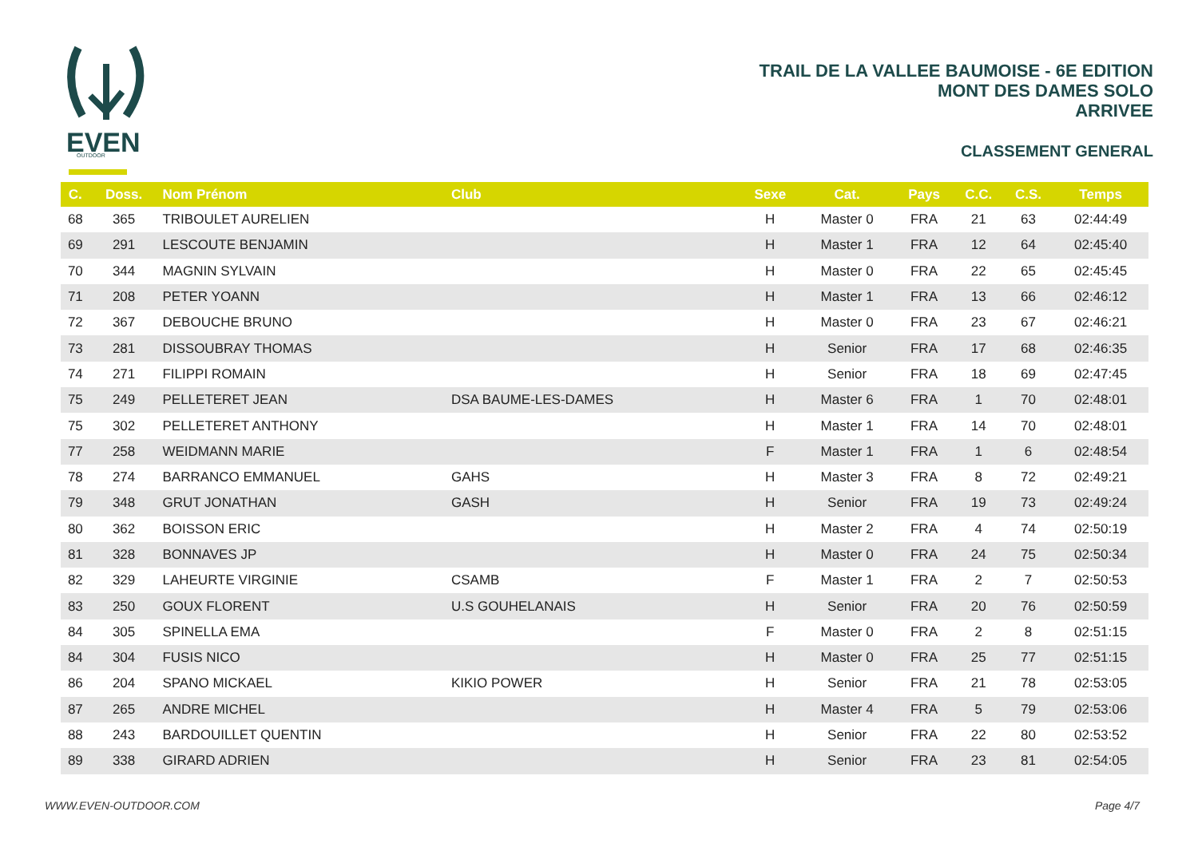EVEN
OUTDOOR
TRAIL DE LA VALLEE BAUMOISE - 6E EDITION
MONT DES DAMES SOLO
ARRIVEE
CLASSEMENT GENERAL
| C. | Doss. | Nom Prénom | Club | Sexe | Cat. | Pays | C.C. | C.S. | Temps |
| --- | --- | --- | --- | --- | --- | --- | --- | --- | --- |
| 68 | 365 | TRIBOULET AURELIEN | | H | Master 0 | FRA | 21 | 63 | 02:44:49 |
| 69 | 291 | LESCOUTE BENJAMIN | | H | Master 1 | FRA | 12 | 64 | 02:45:40 |
| 70 | 344 | MAGNIN SYLVAIN | | H | Master 0 | FRA | 22 | 65 | 02:45:45 |
| 71 | 208 | PETER YOANN | | H | Master 1 | FRA | 13 | 66 | 02:46:12 |
| 72 | 367 | DEBOUCHE BRUNO | | H | Master 0 | FRA | 23 | 67 | 02:46:21 |
| 73 | 281 | DISSOUBRAY THOMAS | | H | Senior | FRA | 17 | 68 | 02:46:35 |
| 74 | 271 | FILIPPI ROMAIN | | H | Senior | FRA | 18 | 69 | 02:47:45 |
| 75 | 249 | PELLETERET JEAN | DSA BAUME-LES-DAMES | H | Master 6 | FRA | 1 | 70 | 02:48:01 |
| 75 | 302 | PELLETERET ANTHONY | | H | Master 1 | FRA | 14 | 70 | 02:48:01 |
| 77 | 258 | WEIDMANN MARIE | | F | Master 1 | FRA | 1 | 6 | 02:48:54 |
| 78 | 274 | BARRANCO EMMANUEL | GAHS | H | Master 3 | FRA | 8 | 72 | 02:49:21 |
| 79 | 348 | GRUT JONATHAN | GASH | H | Senior | FRA | 19 | 73 | 02:49:24 |
| 80 | 362 | BOISSON ERIC | | H | Master 2 | FRA | 4 | 74 | 02:50:19 |
| 81 | 328 | BONNAVES JP | | H | Master 0 | FRA | 24 | 75 | 02:50:34 |
| 82 | 329 | LAHEURTE VIRGINIE | CSAMB | F | Master 1 | FRA | 2 | 7 | 02:50:53 |
| 83 | 250 | GOUX FLORENT | U.S GOUHELANAIS | H | Senior | FRA | 20 | 76 | 02:50:59 |
| 84 | 305 | SPINELLA EMA | | F | Master 0 | FRA | 2 | 8 | 02:51:15 |
| 84 | 304 | FUSIS NICO | | H | Master 0 | FRA | 25 | 77 | 02:51:15 |
| 86 | 204 | SPANO MICKAEL | KIKIO POWER | H | Senior | FRA | 21 | 78 | 02:53:05 |
| 87 | 265 | ANDRE MICHEL | | H | Master 4 | FRA | 5 | 79 | 02:53:06 |
| 88 | 243 | BARDOUILLET QUENTIN | | H | Senior | FRA | 22 | 80 | 02:53:52 |
| 89 | 338 | GIRARD ADRIEN | | H | Senior | FRA | 23 | 81 | 02:54:05 |
WWW.EVEN-OUTDOOR.COM Page 4/7